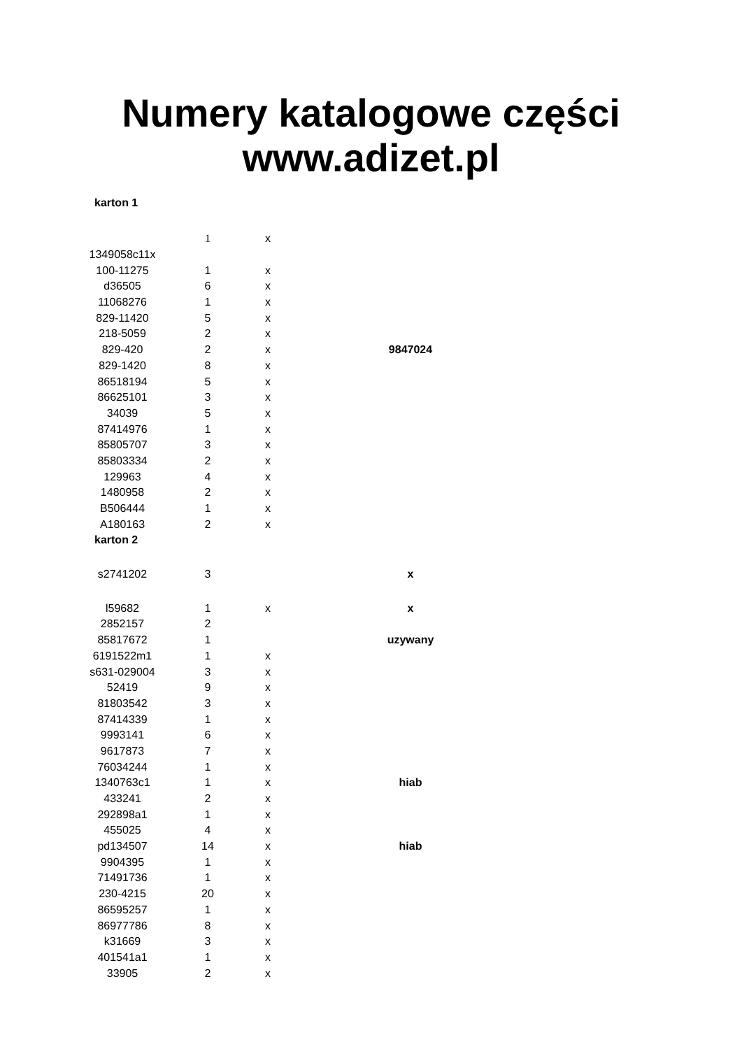Numery katalogowe części
www.adizet.pl
| karton 1 | | | |
| | 1 | x | |
| 1349058c11x | | | |
| 100-11275 | 1 | x | |
| d36505 | 6 | x | |
| 11068276 | 1 | x | |
| 829-11420 | 5 | x | |
| 218-5059 | 2 | x | |
| 829-420 | 2 | x | 9847024 |
| 829-1420 | 8 | x | |
| 86518194 | 5 | x | |
| 86625101 | 3 | x | |
| 34039 | 5 | x | |
| 87414976 | 1 | x | |
| 85805707 | 3 | x | |
| 85803334 | 2 | x | |
| 129963 | 4 | x | |
| 1480958 | 2 | x | |
| B506444 | 1 | x | |
| A180163 | 2 | x | |
| karton 2 | | | |
| s2741202 | 3 | | x |
| l59682 | 1 | x | x |
| 2852157 | 2 | | |
| 85817672 | 1 | | uzywany |
| 6191522m1 | 1 | x | |
| s631-029004 | 3 | x | |
| 52419 | 9 | x | |
| 81803542 | 3 | x | |
| 87414339 | 1 | x | |
| 9993141 | 6 | x | |
| 9617873 | 7 | x | |
| 76034244 | 1 | x | |
| 1340763c1 | 1 | x | hiab |
| 433241 | 2 | x | |
| 292898a1 | 1 | x | |
| 455025 | 4 | x | |
| pd134507 | 14 | x | hiab |
| 9904395 | 1 | x | |
| 71491736 | 1 | x | |
| 230-4215 | 20 | x | |
| 86595257 | 1 | x | |
| 86977786 | 8 | x | |
| k31669 | 3 | x | |
| 401541a1 | 1 | x | |
| 33905 | 2 | x | |